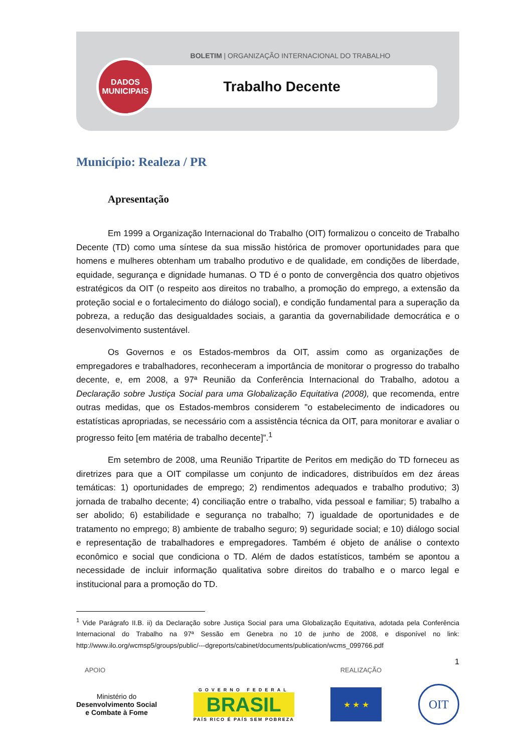BOLETIM | ORGANIZAÇÃO INTERNACIONAL DO TRABALHO
DADOS
MUNICIPAIS
Trabalho Decente
Município: Realeza / PR
Apresentação
Em 1999 a Organização Internacional do Trabalho (OIT) formalizou o conceito de Trabalho Decente (TD) como uma síntese da sua missão histórica de promover oportunidades para que homens e mulheres obtenham um trabalho produtivo e de qualidade, em condições de liberdade, equidade, segurança e dignidade humanas. O TD é o ponto de convergência dos quatro objetivos estratégicos da OIT (o respeito aos direitos no trabalho, a promoção do emprego, a extensão da proteção social e o fortalecimento do diálogo social), e condição fundamental para a superação da pobreza, a redução das desigualdades sociais, a garantia da governabilidade democrática e o desenvolvimento sustentável.
Os Governos e os Estados-membros da OIT, assim como as organizações de empregadores e trabalhadores, reconheceram a importância de monitorar o progresso do trabalho decente, e, em 2008, a 97ª Reunião da Conferência Internacional do Trabalho, adotou a Declaração sobre Justiça Social para uma Globalização Equitativa (2008), que recomenda, entre outras medidas, que os Estados-membros considerem "o estabelecimento de indicadores ou estatísticas apropriadas, se necessário com a assistência técnica da OIT, para monitorar e avaliar o progresso feito [em matéria de trabalho decente]”.<sup>1</sup>
Em setembro de 2008, uma Reunião Tripartite de Peritos em medição do TD forneceu as diretrizes para que a OIT compilasse um conjunto de indicadores, distribuídos em dez áreas temáticas: 1) oportunidades de emprego; 2) rendimentos adequados e trabalho produtivo; 3) jornada de trabalho decente; 4) conciliação entre o trabalho, vida pessoal e familiar; 5) trabalho a ser abolido; 6) estabilidade e segurança no trabalho; 7) igualdade de oportunidades e de tratamento no emprego; 8) ambiente de trabalho seguro; 9) seguridade social; e 10) diálogo social e representação de trabalhadores e empregadores. Também é objeto de análise o contexto econômico e social que condiciona o TD. Além de dados estatísticos, também se apontou a necessidade de incluir informação qualitativa sobre direitos do trabalho e o marco legal e institucional para a promoção do TD.
<sup>1</sup> Vide Parágrafo II.B. ii) da Declaração sobre Justiça Social para uma Globalização Equitativa, adotada pela Conferência Internacional do Trabalho na 97ª Sessão em Genebra no 10 de junho de 2008, e disponível no link: http://www.ilo.org/wcmsp5/groups/public/---dgreports/cabinet/documents/publication/wcms_099766.pdf
1
APOIO REALIZAÇÃO
Ministério do
Desenvolvimento Social
e Combate à Fome
GOVERNO FEDERAL
BRASIL
PAÍS RICO É PAÍS SEM POBREZA
★ ★ ★
OIT